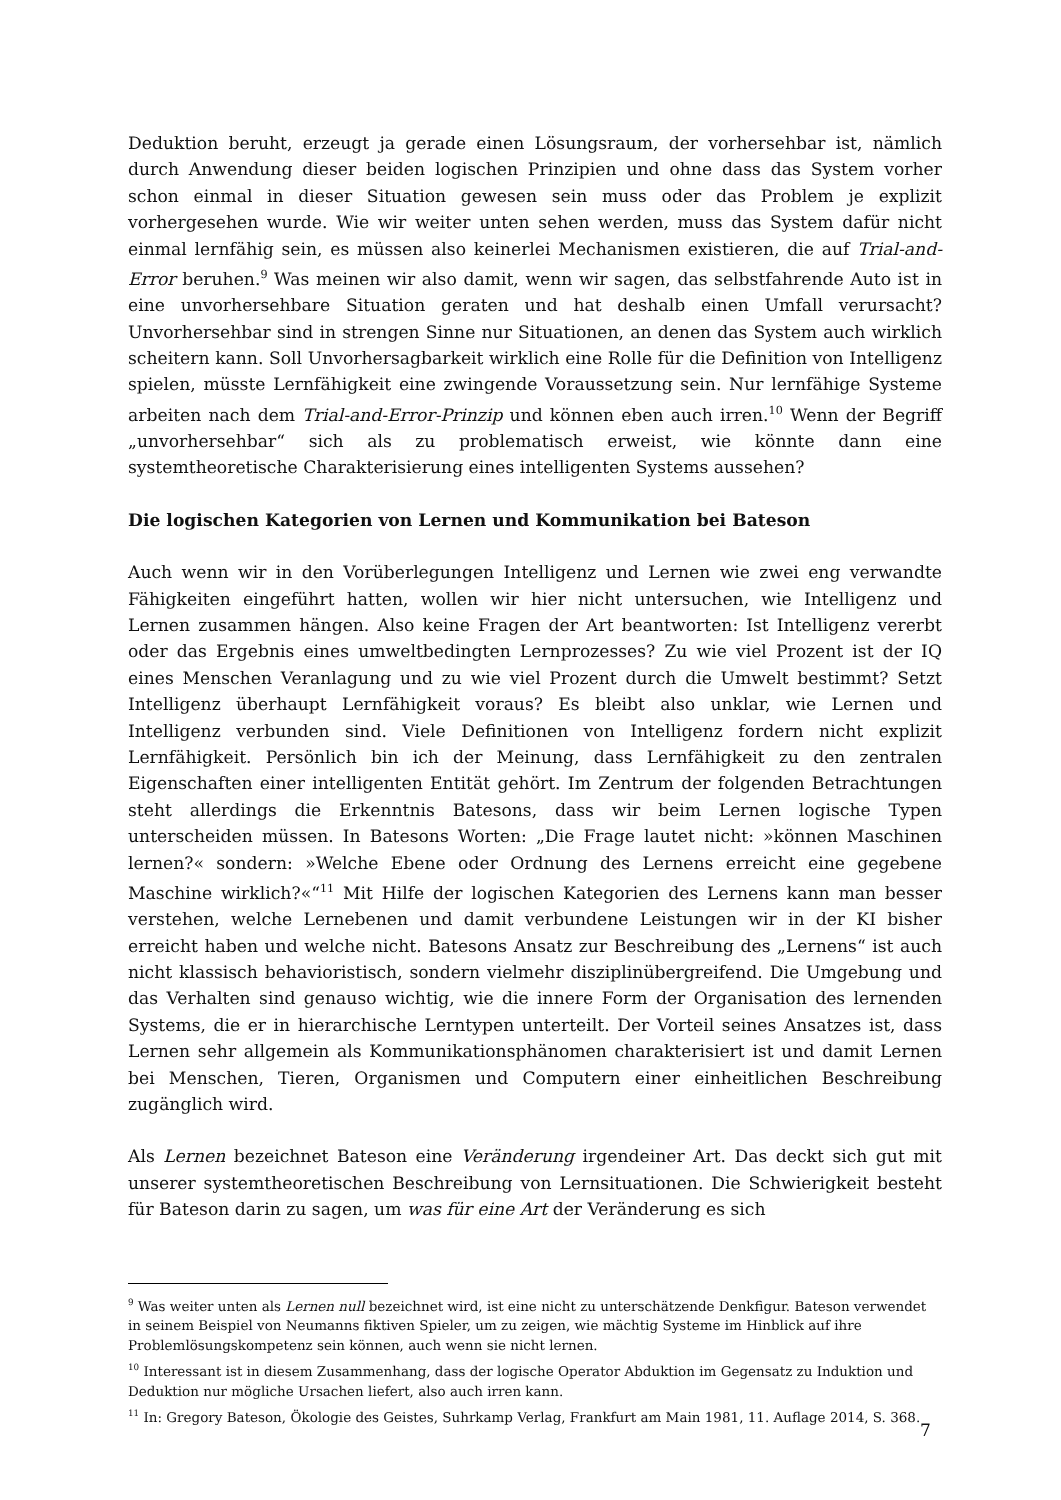Deduktion beruht, erzeugt ja gerade einen Lösungsraum, der vorhersehbar ist, nämlich durch Anwendung dieser beiden logischen Prinzipien und ohne dass das System vorher schon einmal in dieser Situation gewesen sein muss oder das Problem je explizit vorhergesehen wurde. Wie wir weiter unten sehen werden, muss das System dafür nicht einmal lernfähig sein, es müssen also keinerlei Mechanismen existieren, die auf Trial-and-Error beruhen.<sup>9</sup> Was meinen wir also damit, wenn wir sagen, das selbstfahrende Auto ist in eine unvorhersehbare Situation geraten und hat deshalb einen Umfall verursacht? Unvorhersehbar sind in strengen Sinne nur Situationen, an denen das System auch wirklich scheitern kann. Soll Unvorhersagbarkeit wirklich eine Rolle für die Definition von Intelligenz spielen, müsste Lernfähigkeit eine zwingende Voraussetzung sein. Nur lernfähige Systeme arbeiten nach dem Trial-and-Error-Prinzip und können eben auch irren.<sup>10</sup> Wenn der Begriff „unvorhersehbar“ sich als zu problematisch erweist, wie könnte dann eine systemtheoretische Charakterisierung eines intelligenten Systems aussehen?
Die logischen Kategorien von Lernen und Kommunikation bei Bateson
Auch wenn wir in den Vorüberlegungen Intelligenz und Lernen wie zwei eng verwandte Fähigkeiten eingeführt hatten, wollen wir hier nicht untersuchen, wie Intelligenz und Lernen zusammen hängen. Also keine Fragen der Art beantworten: Ist Intelligenz vererbt oder das Ergebnis eines umweltbedingten Lernprozesses? Zu wie viel Prozent ist der IQ eines Menschen Veranlagung und zu wie viel Prozent durch die Umwelt bestimmt? Setzt Intelligenz überhaupt Lernfähigkeit voraus? Es bleibt also unklar, wie Lernen und Intelligenz verbunden sind. Viele Definitionen von Intelligenz fordern nicht explizit Lernfähigkeit. Persönlich bin ich der Meinung, dass Lernfähigkeit zu den zentralen Eigenschaften einer intelligenten Entität gehört. Im Zentrum der folgenden Betrachtungen steht allerdings die Erkenntnis Batesons, dass wir beim Lernen logische Typen unterscheiden müssen. In Batesons Worten: „Die Frage lautet nicht: »können Maschinen lernen?« sondern: »Welche Ebene oder Ordnung des Lernens erreicht eine gegebene Maschine wirklich?«“<sup>11</sup> Mit Hilfe der logischen Kategorien des Lernens kann man besser verstehen, welche Lernebenen und damit verbundene Leistungen wir in der KI bisher erreicht haben und welche nicht. Batesons Ansatz zur Beschreibung des „Lernens“ ist auch nicht klassisch behavioristisch, sondern vielmehr disziplinübergreifend. Die Umgebung und das Verhalten sind genauso wichtig, wie die innere Form der Organisation des lernenden Systems, die er in hierarchische Lerntypen unterteilt. Der Vorteil seines Ansatzes ist, dass Lernen sehr allgemein als Kommunikationsphänomen charakterisiert ist und damit Lernen bei Menschen, Tieren, Organismen und Computern einer einheitlichen Beschreibung zugänglich wird.
Als Lernen bezeichnet Bateson eine Veränderung irgendeiner Art. Das deckt sich gut mit unserer systemtheoretischen Beschreibung von Lernsituationen. Die Schwierigkeit besteht für Bateson darin zu sagen, um was für eine Art der Veränderung es sich
<sup>9</sup> Was weiter unten als Lernen null bezeichnet wird, ist eine nicht zu unterschätzende Denkfigur. Bateson verwendet in seinem Beispiel von Neumanns fiktiven Spieler, um zu zeigen, wie mächtig Systeme im Hinblick auf ihre Problemlösungskompetenz sein können, auch wenn sie nicht lernen.
<sup>10</sup> Interessant ist in diesem Zusammenhang, dass der logische Operator Abduktion im Gegensatz zu Induktion und Deduktion nur mögliche Ursachen liefert, also auch irren kann.
<sup>11</sup> In: Gregory Bateson, Ökologie des Geistes, Suhrkamp Verlag, Frankfurt am Main 1981, 11. Auflage 2014, S. 368.
7